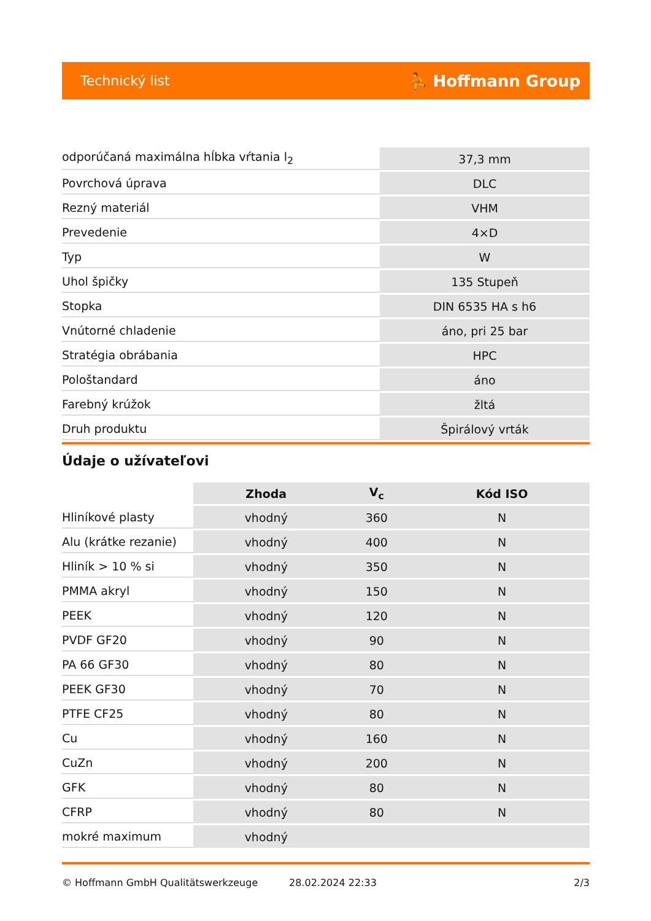Technický list ⛹ Hoffmann Group
| odporúčaná maximálna hĺbka vŕtania l<sub>2</sub> | 37,3 mm |
| Povrchová úprava | DLC |
| Rezný materiál | VHM |
| Prevedenie | 4×D |
| Typ | W |
| Uhol špičky | 135 Stupeň |
| Stopka | DIN 6535 HA s h6 |
| Vnútorné chladenie | áno, pri 25 bar |
| Stratégia obrábania | HPC |
| Pološtandard | áno |
| Farebný krúžok | žltá |
| Druh produktu | Špirálový vrták |
Údaje o užívateľovi
| | Zhoda | V<sub>c</sub> | Kód ISO |
| --- | --- | --- | --- |
| Hliníkové plasty | vhodný | 360 | N |
| Alu (krátke rezanie) | vhodný | 400 | N |
| Hliník > 10 % si | vhodný | 350 | N |
| PMMA akryl | vhodný | 150 | N |
| PEEK | vhodný | 120 | N |
| PVDF GF20 | vhodný | 90 | N |
| PA 66 GF30 | vhodný | 80 | N |
| PEEK GF30 | vhodný | 70 | N |
| PTFE CF25 | vhodný | 80 | N |
| Cu | vhodný | 160 | N |
| CuZn | vhodný | 200 | N |
| GFK | vhodný | 80 | N |
| CFRP | vhodný | 80 | N |
| mokré maximum | vhodný | | |
© Hoffmann GmbH Qualitätswerkzeuge 28.02.2024 22:33 2/3